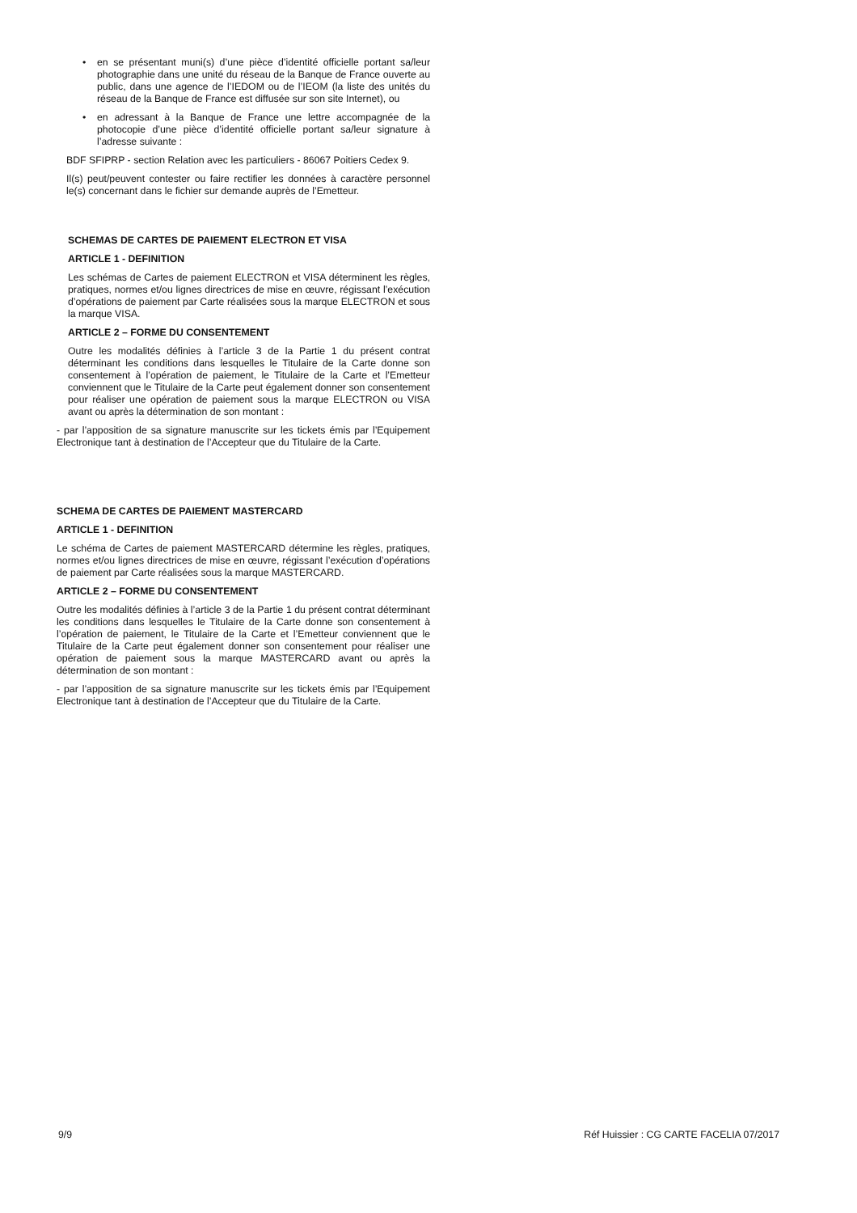• en se présentant muni(s) d’une pièce d’identité officielle portant sa/leur photographie dans une unité du réseau de la Banque de France ouverte au public, dans une agence de l’IEDOM ou de l’IEOM (la liste des unités du réseau de la Banque de France est diffusée sur son site Internet), ou
• en adressant à la Banque de France une lettre accompagnée de la photocopie d’une pièce d’identité officielle portant sa/leur signature à l’adresse suivante :
BDF SFIPRP - section Relation avec les particuliers - 86067 Poitiers Cedex 9.
Il(s) peut/peuvent contester ou faire rectifier les données à caractère personnel le(s) concernant dans le fichier sur demande auprès de l’Emetteur.
SCHEMAS DE CARTES DE PAIEMENT ELECTRON ET VISA
ARTICLE 1 - DEFINITION
Les schémas de Cartes de paiement ELECTRON et VISA déterminent les règles, pratiques, normes et/ou lignes directrices de mise en œuvre, régissant l’exécution d’opérations de paiement par Carte réalisées sous la marque ELECTRON et sous la marque VISA.
ARTICLE 2 – FORME DU CONSENTEMENT
Outre les modalités définies à l’article 3 de la Partie 1 du présent contrat déterminant les conditions dans lesquelles le Titulaire de la Carte donne son consentement à l’opération de paiement, le Titulaire de la Carte et l’Emetteur conviennent que le Titulaire de la Carte peut également donner son consentement pour réaliser une opération de paiement sous la marque ELECTRON ou VISA avant ou après la détermination de son montant :
- par l’apposition de sa signature manuscrite sur les tickets émis par l’Equipement Electronique tant à destination de l’Accepteur que du Titulaire de la Carte.
SCHEMA DE CARTES DE PAIEMENT MASTERCARD
ARTICLE 1 - DEFINITION
Le schéma de Cartes de paiement MASTERCARD détermine les règles, pratiques, normes et/ou lignes directrices de mise en œuvre, régissant l’exécution d’opérations de paiement par Carte réalisées sous la marque MASTERCARD.
ARTICLE 2 – FORME DU CONSENTEMENT
Outre les modalités définies à l’article 3 de la Partie 1 du présent contrat déterminant les conditions dans lesquelles le Titulaire de la Carte donne son consentement à l’opération de paiement, le Titulaire de la Carte et l’Emetteur conviennent que le Titulaire de la Carte peut également donner son consentement pour réaliser une opération de paiement sous la marque MASTERCARD avant ou après la détermination de son montant :
- par l’apposition de sa signature manuscrite sur les tickets émis par l’Equipement Electronique tant à destination de l’Accepteur que du Titulaire de la Carte.
9/9 Réf Huissier : CG CARTE FACELIA 07/2017